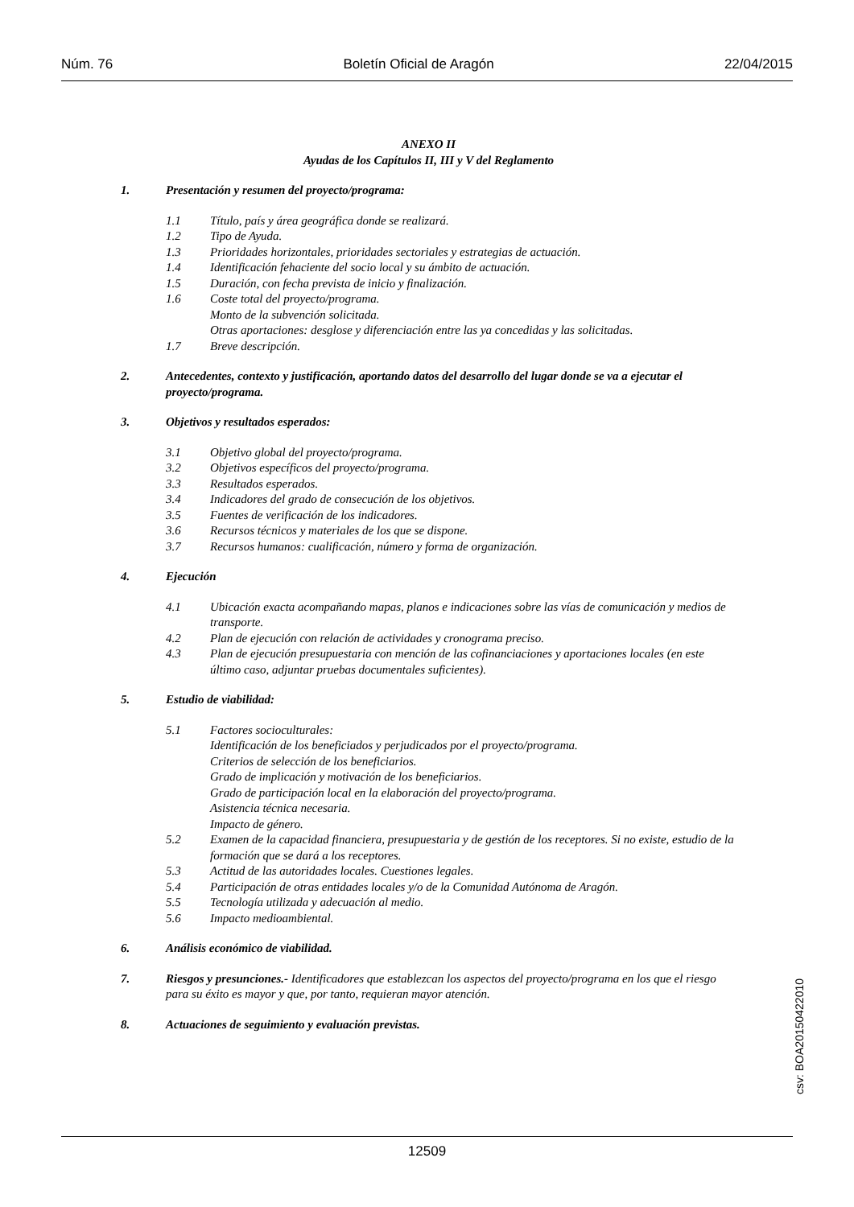Núm. 76 Boletín Oficial de Aragón 22/04/2015
ANEXO II
Ayudas de los Capítulos II, III y V del Reglamento
1. Presentación y resumen del proyecto/programa:
1.1 Título, país y área geográfica donde se realizará.
1.2 Tipo de Ayuda.
1.3 Prioridades horizontales, prioridades sectoriales y estrategias de actuación.
1.4 Identificación fehaciente del socio local y su ámbito de actuación.
1.5 Duración, con fecha prevista de inicio y finalización.
1.6 Coste total del proyecto/programa.
Monto de la subvención solicitada.
Otras aportaciones: desglose y diferenciación entre las ya concedidas y las solicitadas.
1.7 Breve descripción.
2. Antecedentes, contexto y justificación, aportando datos del desarrollo del lugar donde se va a ejecutar el proyecto/programa.
3. Objetivos y resultados esperados:
3.1 Objetivo global del proyecto/programa.
3.2 Objetivos específicos del proyecto/programa.
3.3 Resultados esperados.
3.4 Indicadores del grado de consecución de los objetivos.
3.5 Fuentes de verificación de los indicadores.
3.6 Recursos técnicos y materiales de los que se dispone.
3.7 Recursos humanos: cualificación, número y forma de organización.
4. Ejecución
4.1 Ubicación exacta acompañando mapas, planos e indicaciones sobre las vías de comunicación y medios de transporte.
4.2 Plan de ejecución con relación de actividades y cronograma preciso.
4.3 Plan de ejecución presupuestaria con mención de las cofinanciaciones y aportaciones locales (en este último caso, adjuntar pruebas documentales suficientes).
5. Estudio de viabilidad:
5.1 Factores socioculturales:
Identificación de los beneficiados y perjudicados por el proyecto/programa.
Criterios de selección de los beneficiarios.
Grado de implicación y motivación de los beneficiarios.
Grado de participación local en la elaboración del proyecto/programa.
Asistencia técnica necesaria.
Impacto de género.
5.2 Examen de la capacidad financiera, presupuestaria y de gestión de los receptores. Si no existe, estudio de la formación que se dará a los receptores.
5.3 Actitud de las autoridades locales. Cuestiones legales.
5.4 Participación de otras entidades locales y/o de la Comunidad Autónoma de Aragón.
5.5 Tecnología utilizada y adecuación al medio.
5.6 Impacto medioambiental.
6. Análisis económico de viabilidad.
7. Riesgos y presunciones.- Identificadores que establezcan los aspectos del proyecto/programa en los que el riesgo para su éxito es mayor y que, por tanto, requieran mayor atención.
8. Actuaciones de seguimiento y evaluación previstas.
csv: BOA20150422010
12509